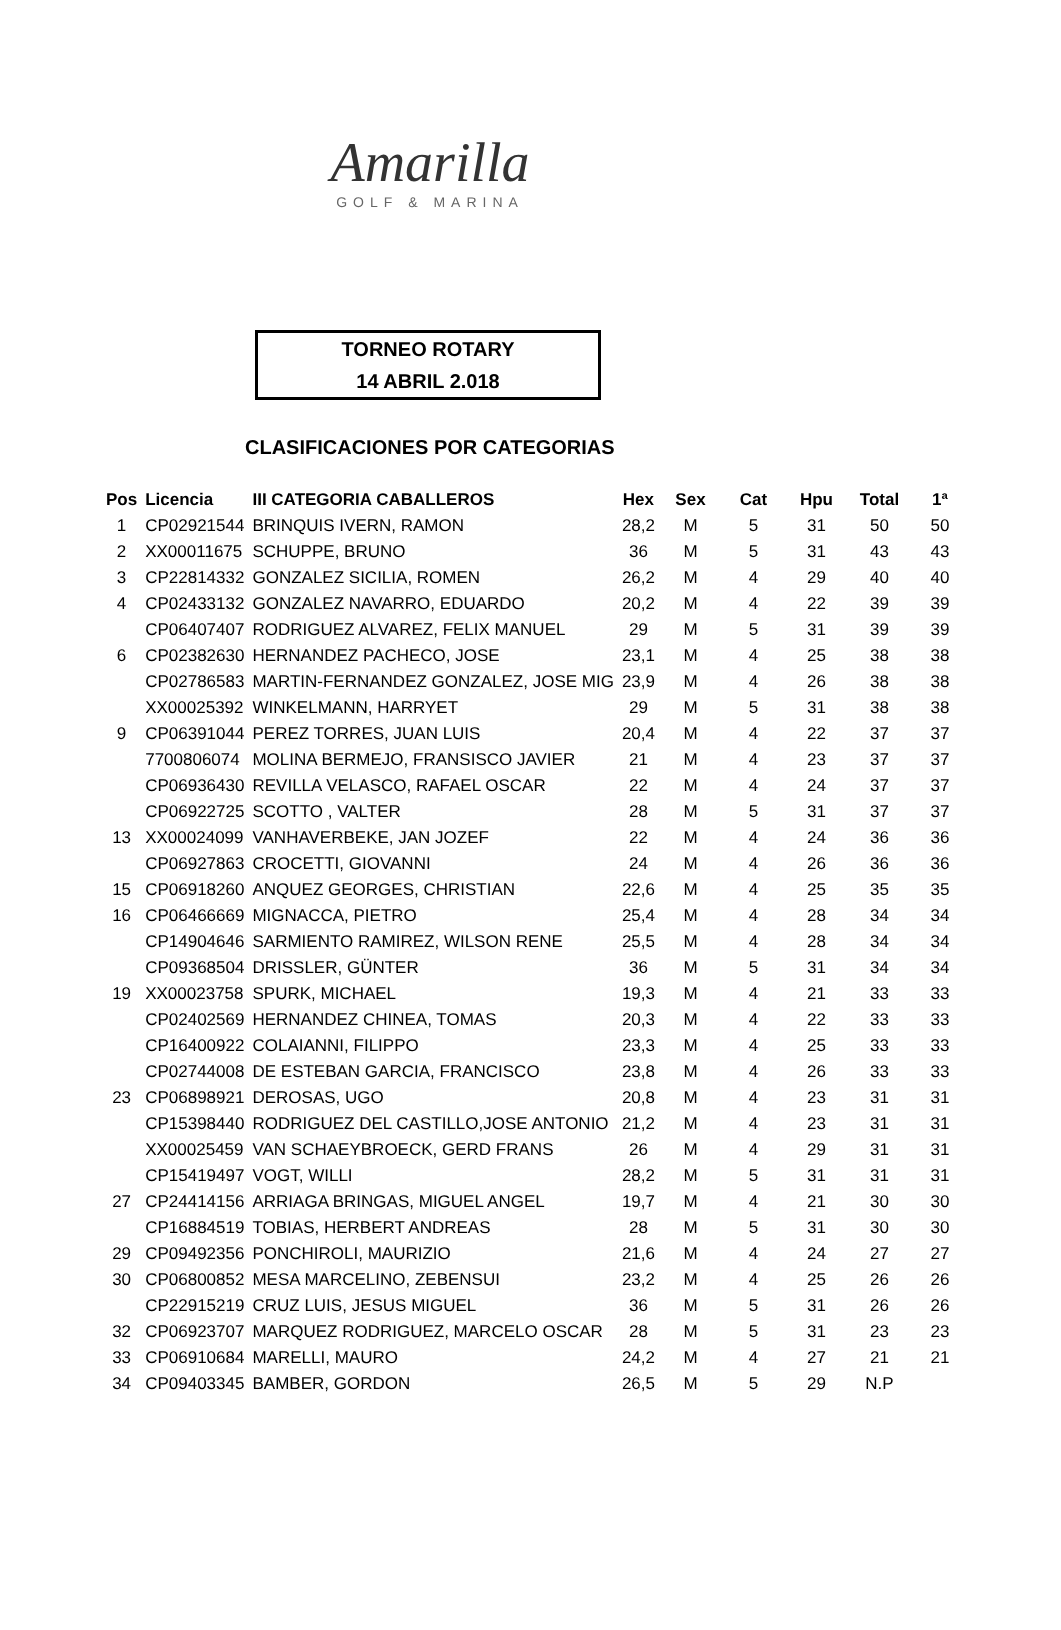Amarilla
GOLF & MARINA
TORNEO ROTARY
14 ABRIL 2.018
CLASIFICACIONES POR CATEGORIAS
| Pos | Licencia | III CATEGORIA CABALLEROS | Hex | Sex | Cat | Hpu | Total | 1ª |
| --- | --- | --- | --- | --- | --- | --- | --- | --- |
| 1 | CP02921544 | BRINQUIS IVERN, RAMON | 28,2 | M | 5 | 31 | 50 | 50 |
| 2 | XX00011675 | SCHUPPE, BRUNO | 36 | M | 5 | 31 | 43 | 43 |
| 3 | CP22814332 | GONZALEZ SICILIA, ROMEN | 26,2 | M | 4 | 29 | 40 | 40 |
| 4 | CP02433132 | GONZALEZ NAVARRO, EDUARDO | 20,2 | M | 4 | 22 | 39 | 39 |
| | CP06407407 | RODRIGUEZ ALVAREZ, FELIX MANUEL | 29 | M | 5 | 31 | 39 | 39 |
| 6 | CP02382630 | HERNANDEZ PACHECO, JOSE | 23,1 | M | 4 | 25 | 38 | 38 |
| | CP02786583 | MARTIN-FERNANDEZ GONZALEZ, JOSE MIG | 23,9 | M | 4 | 26 | 38 | 38 |
| | XX00025392 | WINKELMANN, HARRYET | 29 | M | 5 | 31 | 38 | 38 |
| 9 | CP06391044 | PEREZ TORRES, JUAN LUIS | 20,4 | M | 4 | 22 | 37 | 37 |
| | 7700806074 | MOLINA BERMEJO, FRANSISCO JAVIER | 21 | M | 4 | 23 | 37 | 37 |
| | CP06936430 | REVILLA VELASCO, RAFAEL OSCAR | 22 | M | 4 | 24 | 37 | 37 |
| | CP06922725 | SCOTTO , VALTER | 28 | M | 5 | 31 | 37 | 37 |
| 13 | XX00024099 | VANHAVERBEKE, JAN JOZEF | 22 | M | 4 | 24 | 36 | 36 |
| | CP06927863 | CROCETTI, GIOVANNI | 24 | M | 4 | 26 | 36 | 36 |
| 15 | CP06918260 | ANQUEZ GEORGES, CHRISTIAN | 22,6 | M | 4 | 25 | 35 | 35 |
| 16 | CP06466669 | MIGNACCA, PIETRO | 25,4 | M | 4 | 28 | 34 | 34 |
| | CP14904646 | SARMIENTO RAMIREZ, WILSON RENE | 25,5 | M | 4 | 28 | 34 | 34 |
| | CP09368504 | DRISSLER, GÜNTER | 36 | M | 5 | 31 | 34 | 34 |
| 19 | XX00023758 | SPURK, MICHAEL | 19,3 | M | 4 | 21 | 33 | 33 |
| | CP02402569 | HERNANDEZ CHINEA, TOMAS | 20,3 | M | 4 | 22 | 33 | 33 |
| | CP16400922 | COLAIANNI, FILIPPO | 23,3 | M | 4 | 25 | 33 | 33 |
| | CP02744008 | DE ESTEBAN GARCIA, FRANCISCO | 23,8 | M | 4 | 26 | 33 | 33 |
| 23 | CP06898921 | DEROSAS, UGO | 20,8 | M | 4 | 23 | 31 | 31 |
| | CP15398440 | RODRIGUEZ DEL CASTILLO,JOSE ANTONIO | 21,2 | M | 4 | 23 | 31 | 31 |
| | XX00025459 | VAN SCHAEYBROECK, GERD FRANS | 26 | M | 4 | 29 | 31 | 31 |
| | CP15419497 | VOGT, WILLI | 28,2 | M | 5 | 31 | 31 | 31 |
| 27 | CP24414156 | ARRIAGA BRINGAS, MIGUEL ANGEL | 19,7 | M | 4 | 21 | 30 | 30 |
| | CP16884519 | TOBIAS, HERBERT ANDREAS | 28 | M | 5 | 31 | 30 | 30 |
| 29 | CP09492356 | PONCHIROLI, MAURIZIO | 21,6 | M | 4 | 24 | 27 | 27 |
| 30 | CP06800852 | MESA MARCELINO, ZEBENSUI | 23,2 | M | 4 | 25 | 26 | 26 |
| | CP22915219 | CRUZ LUIS, JESUS MIGUEL | 36 | M | 5 | 31 | 26 | 26 |
| 32 | CP06923707 | MARQUEZ RODRIGUEZ, MARCELO OSCAR | 28 | M | 5 | 31 | 23 | 23 |
| 33 | CP06910684 | MARELLI, MAURO | 24,2 | M | 4 | 27 | 21 | 21 |
| 34 | CP09403345 | BAMBER, GORDON | 26,5 | M | 5 | 29 | N.P | |